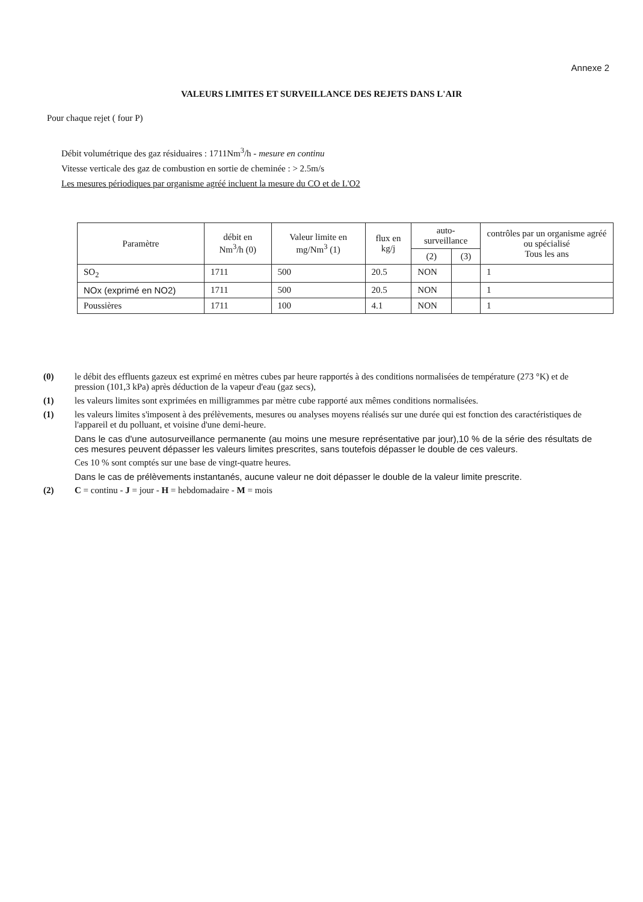Annexe 2
VALEURS LIMITES ET SURVEILLANCE DES REJETS DANS L'AIR
Pour chaque rejet ( four P)
Débit volumétrique des gaz résiduaires : 1711Nm<sup>3</sup>/h - mesure en continu
Vitesse verticale des gaz de combustion en sortie de cheminée : > 2.5m/s
Les mesures périodiques par organisme agréé incluent la mesure du CO et de L'O2
| Paramètre | débit en Nm<sup>3</sup>/h (0) | Valeur limite en mg/Nm<sup>3</sup> (1) | flux en kg/j | auto-surveillance | | contrôles par un organisme agréé ou spécialisé Tous les ans |
| --- | --- | --- | --- | --- | --- | --- |
| | | | | (2) | (3) | |
| SO<sub>2</sub> | 1711 | 500 | 20.5 | NON | | 1 |
| NOx (exprimé en NO2) | 1711 | 500 | 20.5 | NON | | 1 |
| Poussières | 1711 | 100 | 4.1 | NON | | 1 |
(0) le débit des effluents gazeux est exprimé en mètres cubes par heure rapportés à des conditions normalisées de température (273 °K) et de pression (101,3 kPa) après déduction de la vapeur d'eau (gaz secs),
(1) les valeurs limites sont exprimées en milligrammes par mètre cube rapporté aux mêmes conditions normalisées.
(1) les valeurs limites s'imposent à des prélèvements, mesures ou analyses moyens réalisés sur une durée qui est fonction des caractéristiques de l'appareil et du polluant, et voisine d'une demi-heure.
Dans le cas d'une autosurveillance permanente (au moins une mesure représentative par jour),10 % de la série des résultats de ces mesures peuvent dépasser les valeurs limites prescrites, sans toutefois dépasser le double de ces valeurs.
Ces 10 % sont comptés sur une base de vingt-quatre heures.
Dans le cas de prélèvements instantanés, aucune valeur ne doit dépasser le double de la valeur limite prescrite.
(2) C = continu - J = jour - H = hebdomadaire - M = mois